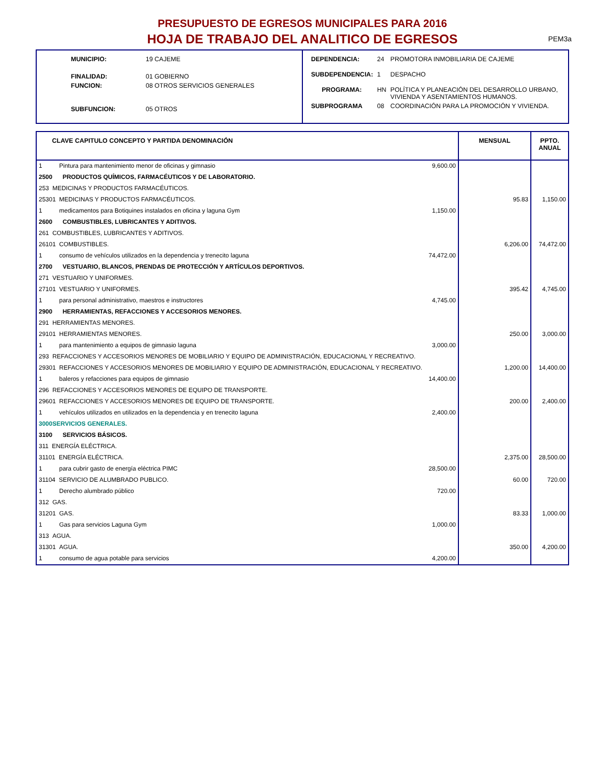PEM3a
PRESUPUESTO DE EGRESOS MUNICIPALES PARA 2016
HOJA DE TRABAJO DEL ANALITICO DE EGRESOS
| MUNICIPIO: | 19 CAJEME |
| FINALIDAD: | 01 GOBIERNO |
| FUNCION: | 08 OTROS SERVICIOS GENERALES |
| SUBFUNCION: | 05 OTROS |
| DEPENDENCIA: | 24 | PROMOTORA INMOBILIARIA DE CAJEME |
| SUBDEPENDENCIA: | 1 | DESPACHO |
| PROGRAMA: | HN | POLÍTICA Y PLANEACIÓN DEL DESARROLLO URBANO, VIVIENDA Y ASENTAMIENTOS HUMANOS. |
| SUBPROGRAMA | 08 | COORDINACIÓN PARA LA PROMOCIÓN Y VIVIENDA. |
| CLAVE CAPITULO CONCEPTO Y PARTIDA DENOMINACIÓN | MENSUAL | PPTO. ANUAL |
| --- | --- | --- |
| 1 Pintura para mantenimiento menor de oficinas y gimnasio 9,600.00 | | |
| 2500 PRODUCTOS QUÍMICOS, FARMACÉUTICOS Y DE LABORATORIO. | | |
| 253 MEDICINAS Y PRODUCTOS FARMACÉUTICOS. | | |
| 25301 MEDICINAS Y PRODUCTOS FARMACÉUTICOS. | 95.83 | 1,150.00 |
| 1 medicamentos para Botiquines instalados en oficina y laguna Gym 1,150.00 | | |
| 2600 COMBUSTIBLES, LUBRICANTES Y ADITIVOS. | | |
| 261 COMBUSTIBLES, LUBRICANTES Y ADITIVOS. | | |
| 26101 COMBUSTIBLES. | 6,206.00 | 74,472.00 |
| 1 consumo de vehículos utilizados en la dependencia y trenecito laguna 74,472.00 | | |
| 2700 VESTUARIO, BLANCOS, PRENDAS DE PROTECCIÓN Y ARTÍCULOS DEPORTIVOS. | | |
| 271 VESTUARIO Y UNIFORMES. | | |
| 27101 VESTUARIO Y UNIFORMES. | 395.42 | 4,745.00 |
| 1 para personal administrativo, maestros e instructores 4,745.00 | | |
| 2900 HERRAMIENTAS, REFACCIONES Y ACCESORIOS MENORES. | | |
| 291 HERRAMIENTAS MENORES. | | |
| 29101 HERRAMIENTAS MENORES. | 250.00 | 3,000.00 |
| 1 para mantenimiento a equipos de gimnasio laguna 3,000.00 | | |
| 293 REFACCIONES Y ACCESORIOS MENORES DE MOBILIARIO Y EQUIPO DE ADMINISTRACIÓN, EDUCACIONAL Y RECREATIVO. | | |
| 29301 REFACCIONES Y ACCESORIOS MENORES DE MOBILIARIO Y EQUIPO DE ADMINISTRACIÓN, EDUCACIONAL Y RECREATIVO. | 1,200.00 | 14,400.00 |
| 1 baleros y refacciones para equipos de gimnasio 14,400.00 | | |
| 296 REFACCIONES Y ACCESORIOS MENORES DE EQUIPO DE TRANSPORTE. | | |
| 29601 REFACCIONES Y ACCESORIOS MENORES DE EQUIPO DE TRANSPORTE. | 200.00 | 2,400.00 |
| 1 vehículos utilizados en utilizados en la dependencia y en trenecito laguna 2,400.00 | | |
| 3000SERVICIOS GENERALES. | | |
| 3100 SERVICIOS BÁSICOS. | | |
| 311 ENERGÍA ELÉCTRICA. | | |
| 31101 ENERGÍA ELÉCTRICA. | 2,375.00 | 28,500.00 |
| 1 para cubrir gasto de energía eléctrica PIMC 28,500.00 | | |
| 31104 SERVICIO DE ALUMBRADO PUBLICO. | 60.00 | 720.00 |
| 1 Derecho alumbrado público 720.00 | | |
| 312 GAS. | | |
| 31201 GAS. | 83.33 | 1,000.00 |
| 1 Gas para servicios Laguna Gym 1,000.00 | | |
| 313 AGUA. | | |
| 31301 AGUA. | 350.00 | 4,200.00 |
| 1 consumo de agua potable para servicios 4,200.00 | | |